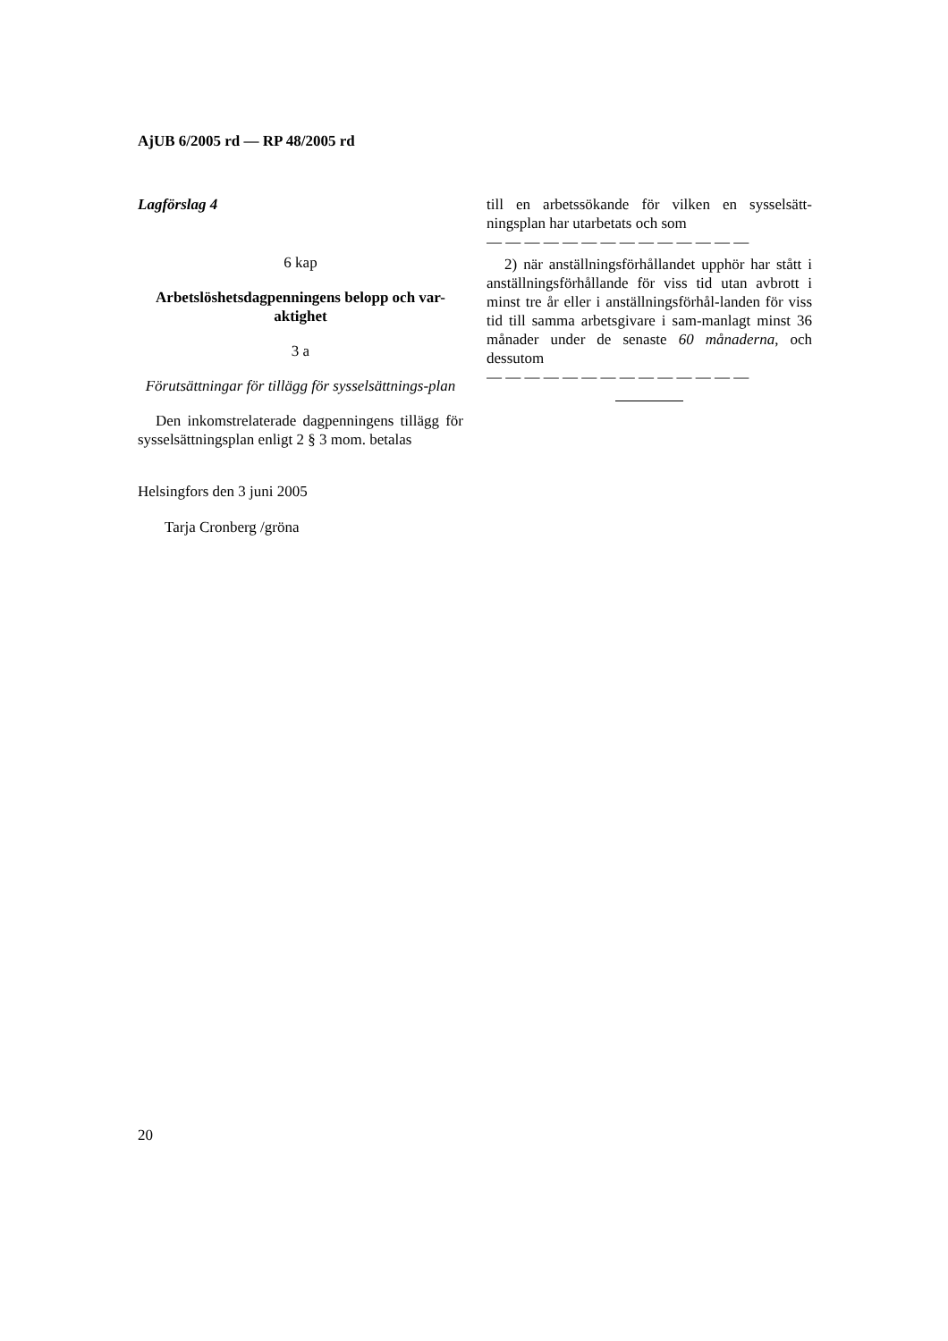AjUB 6/2005 rd — RP 48/2005 rd
Lagförslag 4
6 kap
Arbetslöshetsdagpenningens belopp och var-aktighet
3 a
Förutsättningar för tillägg för sysselsättnings-plan
Den inkomstrelaterade dagpenningens tillägg för sysselsättningsplan enligt 2 § 3 mom. betalas
till en arbetssökande för vilken en sysselsätt-ningsplan har utarbetats och som
— — — — — — — — — — — — — —
2) när anställningsförhållandet upphör har stått i anställningsförhållande för viss tid utan avbrott i minst tre år eller i anställningsförhål-landen för viss tid till samma arbetsgivare i sam-manlagt minst 36 månader under de senaste 60 månaderna, och dessutom
— — — — — — — — — — — — — —
Helsingfors den 3 juni 2005
Tarja Cronberg /gröna
20